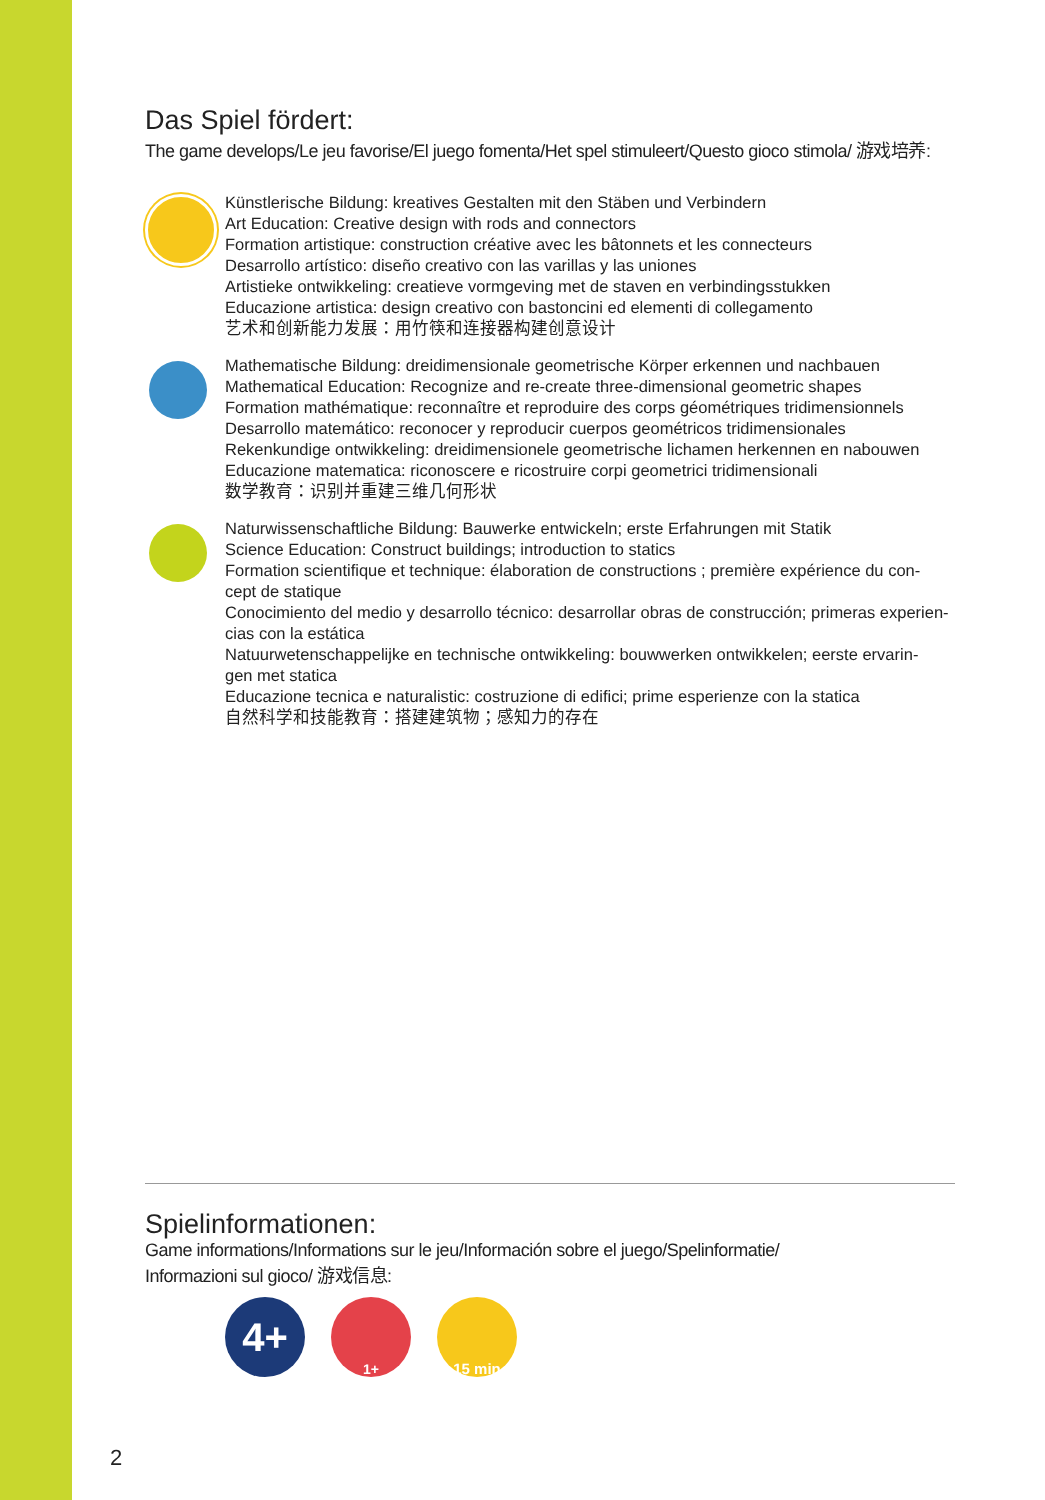Das Spiel fördert:
The game develops/Le jeu favorise/El juego fomenta/Het spel stimuleert/Questo gioco stimola/ 游戏培养:
Künstlerische Bildung: kreatives Gestalten mit den Stäben und Verbindern
Art Education: Creative design with rods and connectors
Formation artistique: construction créative avec les bâtonnets et les connecteurs
Desarrollo artístico: diseño creativo con las varillas y las uniones
Artistieke ontwikkeling: creatieve vormgeving met de staven en verbindingsstukken
Educazione artistica: design creativo con bastoncini ed elementi di collegamento
艺术和创新能力发展：用竹筷和连接器构建创意设计
Mathematische Bildung: dreidimensionale geometrische Körper erkennen und nachbauen
Mathematical Education: Recognize and re-create three-dimensional geometric shapes
Formation mathématique: reconnaître et reproduire des corps géométriques tridimensionnels
Desarrollo matemático: reconocer y reproducir cuerpos geométricos tridimensionales
Rekenkundige ontwikkeling: dreidimensionele geometrische lichamen herkennen en nabouwen
Educazione matematica: riconoscere e ricostruire corpi geometrici tridimensionali
数学教育：识别并重建三维几何形状
Naturwissenschaftliche Bildung: Bauwerke entwickeln; erste Erfahrungen mit Statik
Science Education: Construct buildings; introduction to statics
Formation scientifique et technique: élaboration de constructions ; première expérience du con-
cept de statique
Conocimiento del medio y desarrollo técnico: desarrollar obras de construcción; primeras experien-
cias con la estática
Natuurwetenschappelijke en technische ontwikkeling: bouwwerken ontwikkelen; eerste ervarin-
gen met statica
Educazione tecnica e naturalistic: costruzione di edifici; prime esperienze con la statica
自然科学和技能教育：搭建建筑物；感知力的存在
Spielinformationen:
Game informations/Informations sur le jeu/Información sobre el juego/Spelinformatie/
Informazioni sul gioco/ 游戏信息:
4+
1+ 15 min
2